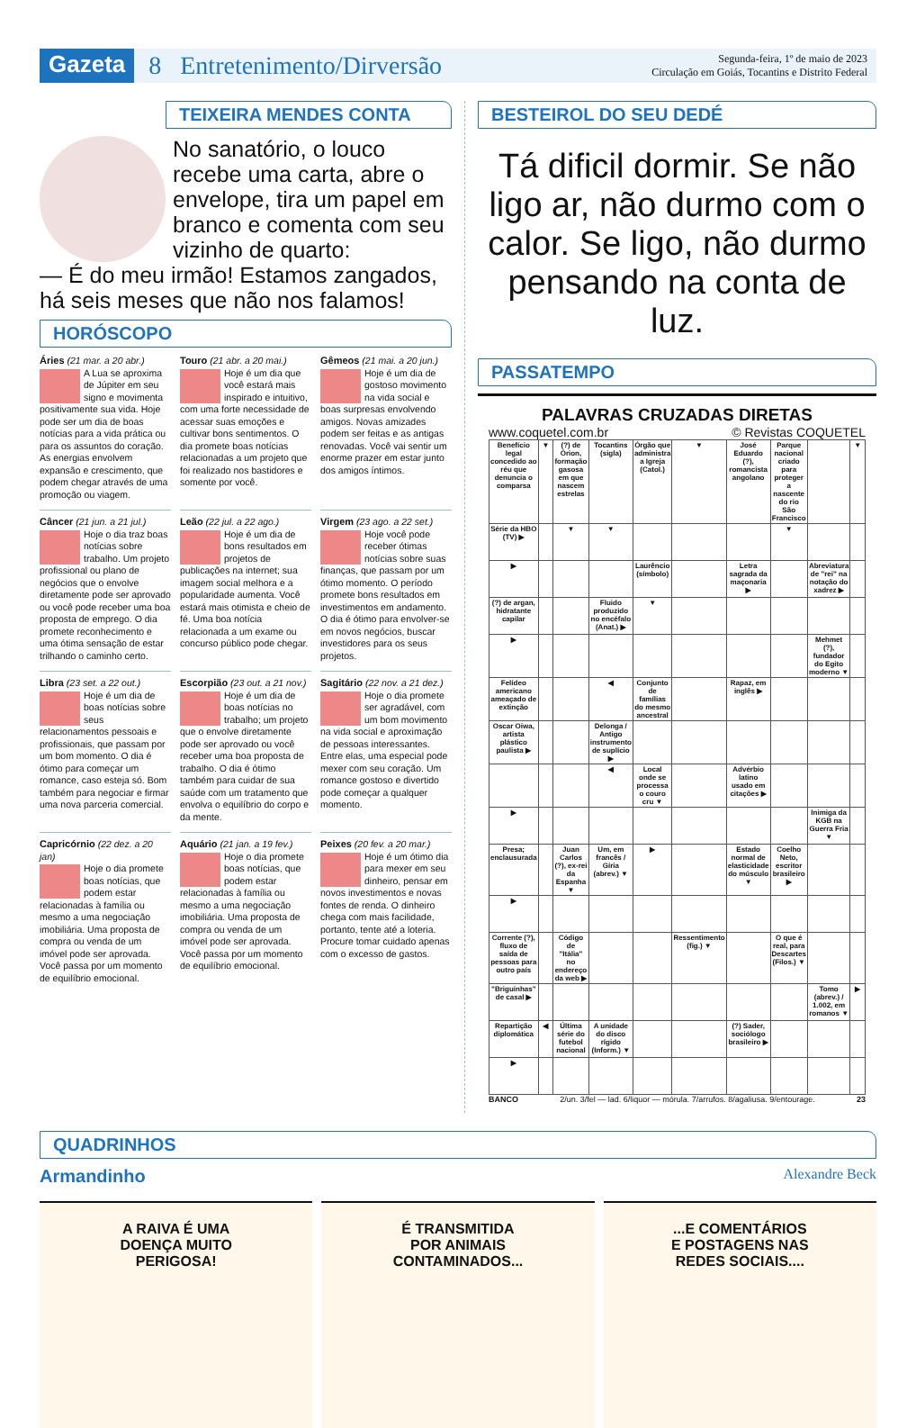Gazeta 8 Entretenimento/Dirversão
Segunda-feira, 1º de maio de 2023
Circulação em Goiás, Tocantins e Distrito Federal
TEIXEIRA MENDES CONTA
No sanatório, o louco recebe uma carta, abre o envelope, tira um papel em branco e comenta com seu vizinho de quarto:
— É do meu irmão! Estamos zangados, há seis meses que não nos falamos!
HORÓSCOPO
Áries (21 mar. a 20 abr.)
A Lua se aproxima de Júpiter em seu signo e movimenta positivamente sua vida. Hoje pode ser um dia de boas notícias para a vida prática ou para os assuntos do coração. As energias envolvem expansão e crescimento, que podem chegar através de uma promoção ou viagem.
Touro (21 abr. a 20 mai.)
Hoje é um dia que você estará mais inspirado e intuitivo, com uma forte necessidade de acessar suas emoções e cultivar bons sentimentos. O dia promete boas notícias relacionadas a um projeto que foi realizado nos bastidores e somente por você.
Gêmeos (21 mai. a 20 jun.)
Hoje é um dia de gostoso movimento na vida social e boas surpresas envolvendo amigos. Novas amizades podem ser feitas e as antigas renovadas. Você vai sentir um enorme prazer em estar junto dos amigos íntimos.
Câncer (21 jun. a 21 jul.)
Hoje o dia traz boas notícias sobre trabalho. Um projeto profissional ou plano de negócios que o envolve diretamente pode ser aprovado ou você pode receber uma boa proposta de emprego. O dia promete reconhecimento e uma ótima sensação de estar trilhando o caminho certo.
Leão (22 jul. a 22 ago.)
Hoje é um dia de bons resultados em projetos de publicações na internet; sua imagem social melhora e a popularidade aumenta. Você estará mais otimista e cheio de fé. Uma boa notícia relacionada a um exame ou concurso público pode chegar.
Virgem (23 ago. a 22 set.)
Hoje você pode receber ótimas notícias sobre suas finanças, que passam por um ótimo momento. O período promete bons resultados em investimentos em andamento. O dia é ótimo para envolver-se em novos negócios, buscar investidores para os seus projetos.
Libra (23 set. a 22 out.)
Hoje é um dia de boas notícias sobre seus relacionamentos pessoais e profissionais, que passam por um bom momento. O dia é ótimo para começar um romance, caso esteja só. Bom também para negociar e firmar uma nova parceria comercial.
Escorpião (23 out. a 21 nov.)
Hoje é um dia de boas notícias no trabalho; um projeto que o envolve diretamente pode ser aprovado ou você receber uma boa proposta de trabalho. O dia é ótimo também para cuidar de sua saúde com um tratamento que envolva o equilíbrio do corpo e da mente.
Sagitário (22 nov. a 21 dez.)
Hoje o dia promete ser agradável, com um bom movimento na vida social e aproximação de pessoas interessantes. Entre elas, uma especial pode mexer com seu coração. Um romance gostoso e divertido pode começar a qualquer momento.
Capricórnio (22 dez. a 20 jan)
Hoje o dia promete boas notícias, que podem estar relacionadas à família ou mesmo a uma negociação imobiliária. Uma proposta de compra ou venda de um imóvel pode ser aprovada. Você passa por um momento de equilíbrio emocional.
Aquário (21 jan. a 19 fev.)
Hoje o dia promete boas notícias, que podem estar relacionadas à família ou mesmo a uma negociação imobiliária. Uma proposta de compra ou venda de um imóvel pode ser aprovada. Você passa por um momento de equilíbrio emocional.
Peixes (20 fev. a 20 mar.)
Hoje é um ótimo dia para mexer em seu dinheiro, pensar em novos investimentos e novas fontes de renda. O dinheiro chega com mais facilidade, portanto, tente até a loteria. Procure tomar cuidado apenas com o excesso de gastos.
BESTEIROL DO SEU DEDÉ
Tá dificil dormir. Se não ligo ar, não durmo com o calor. Se ligo, não durmo pensando na conta de luz.
PASSATEMPO
PALAVRAS CRUZADAS DIRETAS
www.coquetel.com.br © Revistas COQUETEL
| Benefício legal concedido ao réu que denuncia o comparsa | ▼ | (?) de Órion, formação gasosa em que nascem estrelas | Tocantins (sigla) | Órgão que administra a Igreja (Catol.) | ▼ | José Eduardo (?), romancista angolano | Parque nacional criado para proteger a nascente do rio São Francisco | | ▼ |
| Série da HBO (TV) ▶ | | ▼ | ▼ | | | | ▼ | | |
| ▶ | | | | Laurêncio (símbolo) | | Letra sagrada da maçonaria ▶ | | Abreviatura de "rei" na notação do xadrez ▶ | |
| (?) de argan, hidratante capilar | | | Fluido produzido no encéfalo (Anat.) ▶ | ▼ | | | | | |
| ▶ | | | | | | | | Mehmet (?), fundador do Egito moderno ▼ | |
| Felídeo americano ameaçado de extinção | | | ◀ | Conjunto de famílias do mesmo ancestral | | Rapaz, em inglês ▶ | | | |
| Oscar Oiwa, artista plástico paulista ▶ | | | Delonga / Antigo instrumento de suplício ▶ | | | | | | |
| | | | ◀ | Local onde se processa o couro cru ▼ | | Advérbio latino usado em citações ▶ | | | |
| ▶ | | | | | | | | Inimiga da KGB na Guerra Fria ▼ | |
| Presa; enclausurada | | Juan Carlos (?), ex-rei da Espanha ▼ | Um, em francês / Gíria (abrev.) ▼ | ▶ | | Estado normal de elasticidade do músculo ▼ | Coelho Neto, escritor brasileiro ▶ | | |
| ▶ | | | | | | | | | |
| Corrente (?), fluxo de saída de pessoas para outro país | | Código de "Itália" no endereço da web ▶ | | | Ressentimento (fig.) ▼ | | O que é real, para Descartes (Filos.) ▼ | | |
| "Briguinhas" de casal ▶ | | | | | | | | Tomo (abrev.) / 1.002, em romanos ▼ | ▶ |
| Repartição diplomática | ◀ | Última série do futebol nacional | A unidade do disco rígido (Inform.) ▼ | | | (?) Sader, sociólogo brasileiro ▶ | | | |
| ▶ | | | | | | | | | |
BANCO 2/un. 3/fel — lad. 6/liquor — mórula. 7/arrufos. 8/agaliusa. 9/entourage. 23
QUADRINHOS
Armandinho Alexandre Beck
A RAIVA É UMA
DOENÇA MUITO
PERIGOSA!
É TRANSMITIDA
POR ANIMAIS
CONTAMINADOS...
...E COMENTÁRIOS
E POSTAGENS NAS
REDES SOCIAIS....